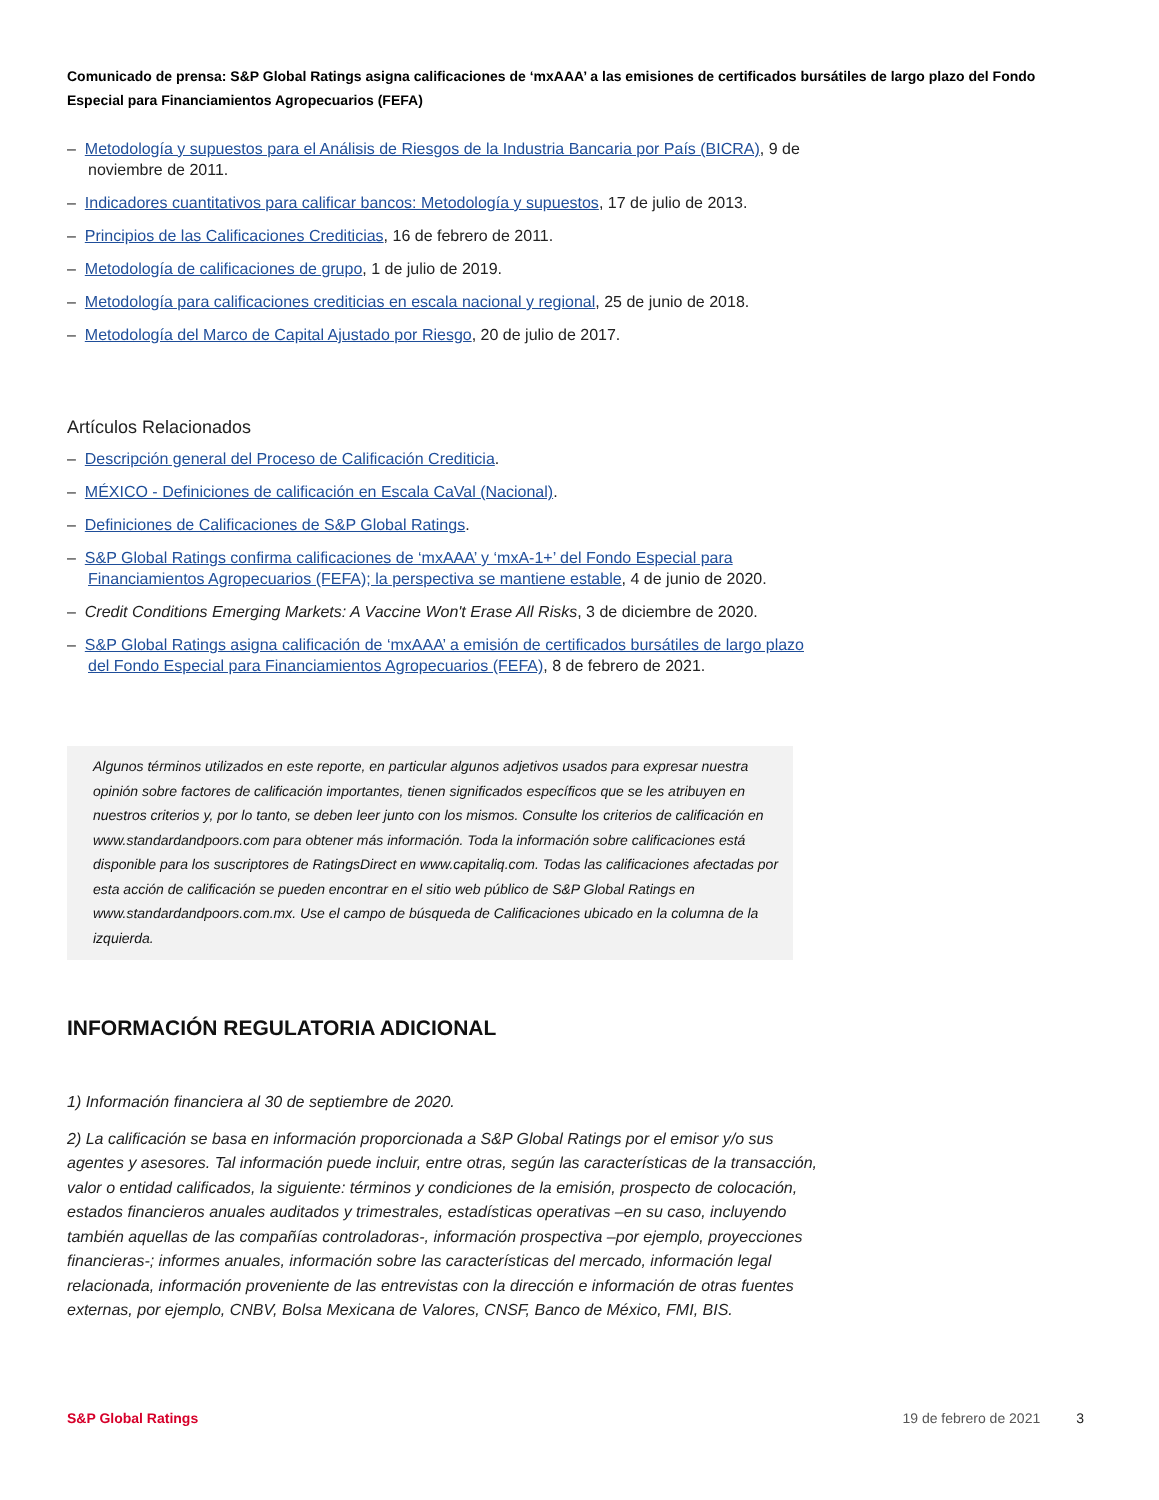Comunicado de prensa: S&P Global Ratings asigna calificaciones de ‘mxAAA’ a las emisiones de certificados bursátiles de largo plazo del Fondo Especial para Financiamientos Agropecuarios (FEFA)
– Metodología y supuestos para el Análisis de Riesgos de la Industria Bancaria por País (BICRA), 9 de noviembre de 2011.
– Indicadores cuantitativos para calificar bancos: Metodología y supuestos, 17 de julio de 2013.
– Principios de las Calificaciones Crediticias, 16 de febrero de 2011.
– Metodología de calificaciones de grupo, 1 de julio de 2019.
– Metodología para calificaciones crediticias en escala nacional y regional, 25 de junio de 2018.
– Metodología del Marco de Capital Ajustado por Riesgo, 20 de julio de 2017.
Artículos Relacionados
– Descripción general del Proceso de Calificación Crediticia.
– MÉXICO - Definiciones de calificación en Escala CaVal (Nacional).
– Definiciones de Calificaciones de S&P Global Ratings.
– S&P Global Ratings confirma calificaciones de ‘mxAAA’ y ‘mxA-1+’ del Fondo Especial para Financiamientos Agropecuarios (FEFA); la perspectiva se mantiene estable, 4 de junio de 2020.
– Credit Conditions Emerging Markets: A Vaccine Won't Erase All Risks, 3 de diciembre de 2020.
– S&P Global Ratings asigna calificación de ‘mxAAA’ a emisión de certificados bursátiles de largo plazo del Fondo Especial para Financiamientos Agropecuarios (FEFA), 8 de febrero de 2021.
Algunos términos utilizados en este reporte, en particular algunos adjetivos usados para expresar nuestra opinión sobre factores de calificación importantes, tienen significados específicos que se les atribuyen en nuestros criterios y, por lo tanto, se deben leer junto con los mismos. Consulte los criterios de calificación en www.standardandpoors.com para obtener más información. Toda la información sobre calificaciones está disponible para los suscriptores de RatingsDirect en www.capitaliq.com. Todas las calificaciones afectadas por esta acción de calificación se pueden encontrar en el sitio web público de S&P Global Ratings en www.standardandpoors.com.mx. Use el campo de búsqueda de Calificaciones ubicado en la columna de la izquierda.
INFORMACIÓN REGULATORIA ADICIONAL
1) Información financiera al 30 de septiembre de 2020.
2) La calificación se basa en información proporcionada a S&P Global Ratings por el emisor y/o sus agentes y asesores. Tal información puede incluir, entre otras, según las características de la transacción, valor o entidad calificados, la siguiente: términos y condiciones de la emisión, prospecto de colocación, estados financieros anuales auditados y trimestrales, estadísticas operativas –en su caso, incluyendo también aquellas de las compañías controladoras-, información prospectiva –por ejemplo, proyecciones financieras-; informes anuales, información sobre las características del mercado, información legal relacionada, información proveniente de las entrevistas con la dirección e información de otras fuentes externas, por ejemplo, CNBV, Bolsa Mexicana de Valores, CNSF, Banco de México, FMI, BIS.
S&P Global Ratings 19 de febrero de 2021 3